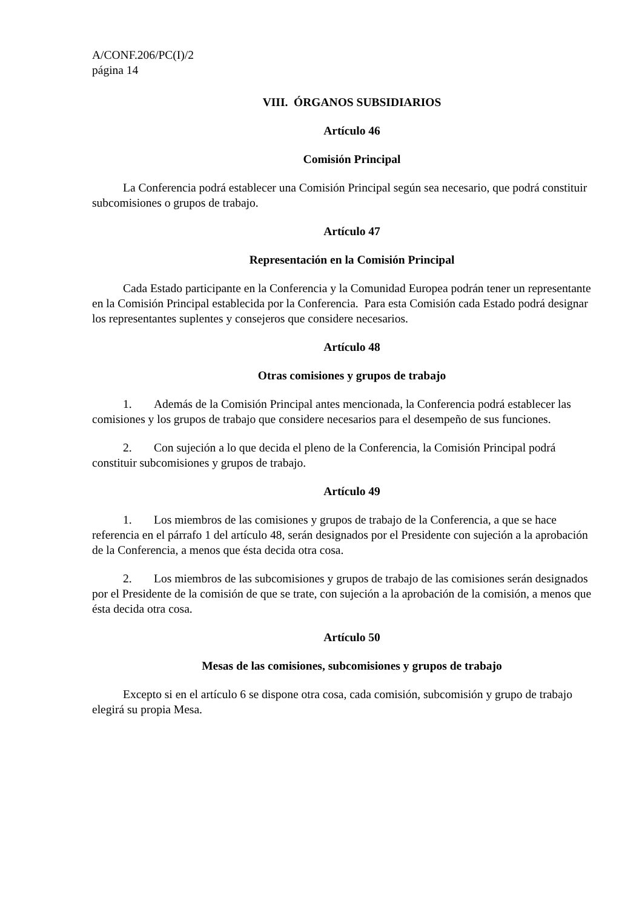A/CONF.206/PC(I)/2
página 14
VIII. ÓRGANOS SUBSIDIARIOS
Artículo 46
Comisión Principal
La Conferencia podrá establecer una Comisión Principal según sea necesario, que podrá constituir subcomisiones o grupos de trabajo.
Artículo 47
Representación en la Comisión Principal
Cada Estado participante en la Conferencia y la Comunidad Europea podrán tener un representante en la Comisión Principal establecida por la Conferencia. Para esta Comisión cada Estado podrá designar los representantes suplentes y consejeros que considere necesarios.
Artículo 48
Otras comisiones y grupos de trabajo
1. Además de la Comisión Principal antes mencionada, la Conferencia podrá establecer las comisiones y los grupos de trabajo que considere necesarios para el desempeño de sus funciones.
2. Con sujeción a lo que decida el pleno de la Conferencia, la Comisión Principal podrá constituir subcomisiones y grupos de trabajo.
Artículo 49
1. Los miembros de las comisiones y grupos de trabajo de la Conferencia, a que se hace referencia en el párrafo 1 del artículo 48, serán designados por el Presidente con sujeción a la aprobación de la Conferencia, a menos que ésta decida otra cosa.
2. Los miembros de las subcomisiones y grupos de trabajo de las comisiones serán designados por el Presidente de la comisión de que se trate, con sujeción a la aprobación de la comisión, a menos que ésta decida otra cosa.
Artículo 50
Mesas de las comisiones, subcomisiones y grupos de trabajo
Excepto si en el artículo 6 se dispone otra cosa, cada comisión, subcomisión y grupo de trabajo elegirá su propia Mesa.